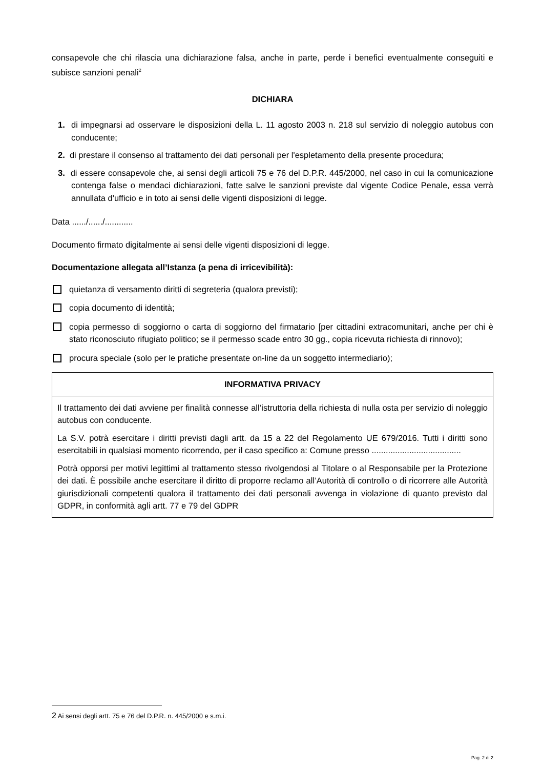consapevole che chi rilascia una dichiarazione falsa, anche in parte, perde i benefici eventualmente conseguiti e subisce sanzioni penali<sup>2</sup>
DICHIARA
1. di impegnarsi ad osservare le disposizioni della L. 11 agosto 2003 n. 218 sul servizio di noleggio autobus con conducente;
2. di prestare il consenso al trattamento dei dati personali per l'espletamento della presente procedura;
3. di essere consapevole che, ai sensi degli articoli 75 e 76 del D.P.R. 445/2000, nel caso in cui la comunicazione contenga false o mendaci dichiarazioni, fatte salve le sanzioni previste dal vigente Codice Penale, essa verrà annullata d'ufficio e in toto ai sensi delle vigenti disposizioni di legge.
Data ....../....../............
Documento firmato digitalmente ai sensi delle vigenti disposizioni di legge.
Documentazione allegata all’Istanza (a pena di irricevibilità):
quietanza di versamento diritti di segreteria (qualora previsti);
copia documento di identità;
copia permesso di soggiorno o carta di soggiorno del firmatario [per cittadini extracomunitari, anche per chi è stato riconosciuto rifugiato politico; se il permesso scade entro 30 gg., copia ricevuta richiesta di rinnovo);
procura speciale (solo per le pratiche presentate on-line da un soggetto intermediario);
INFORMATIVA PRIVACY
Il trattamento dei dati avviene per finalità connesse all’istruttoria della richiesta di nulla osta per servizio di noleggio autobus con conducente.
La S.V. potrà esercitare i diritti previsti dagli artt. da 15 a 22 del Regolamento UE 679/2016. Tutti i diritti sono esercitabili in qualsiasi momento ricorrendo, per il caso specifico a: Comune presso ......................................
Potrà opporsi per motivi legittimi al trattamento stesso rivolgendosi al Titolare o al Responsabile per la Protezione dei dati. È possibile anche esercitare il diritto di proporre reclamo all’Autorità di controllo o di ricorrere alle Autorità giurisdizionali competenti qualora il trattamento dei dati personali avvenga in violazione di quanto previsto dal GDPR, in conformità agli artt. 77 e 79 del GDPR
2 Ai sensi degli artt. 75 e 76 del D.P.R. n. 445/2000 e s.m.i.
Pag. 2 di 2